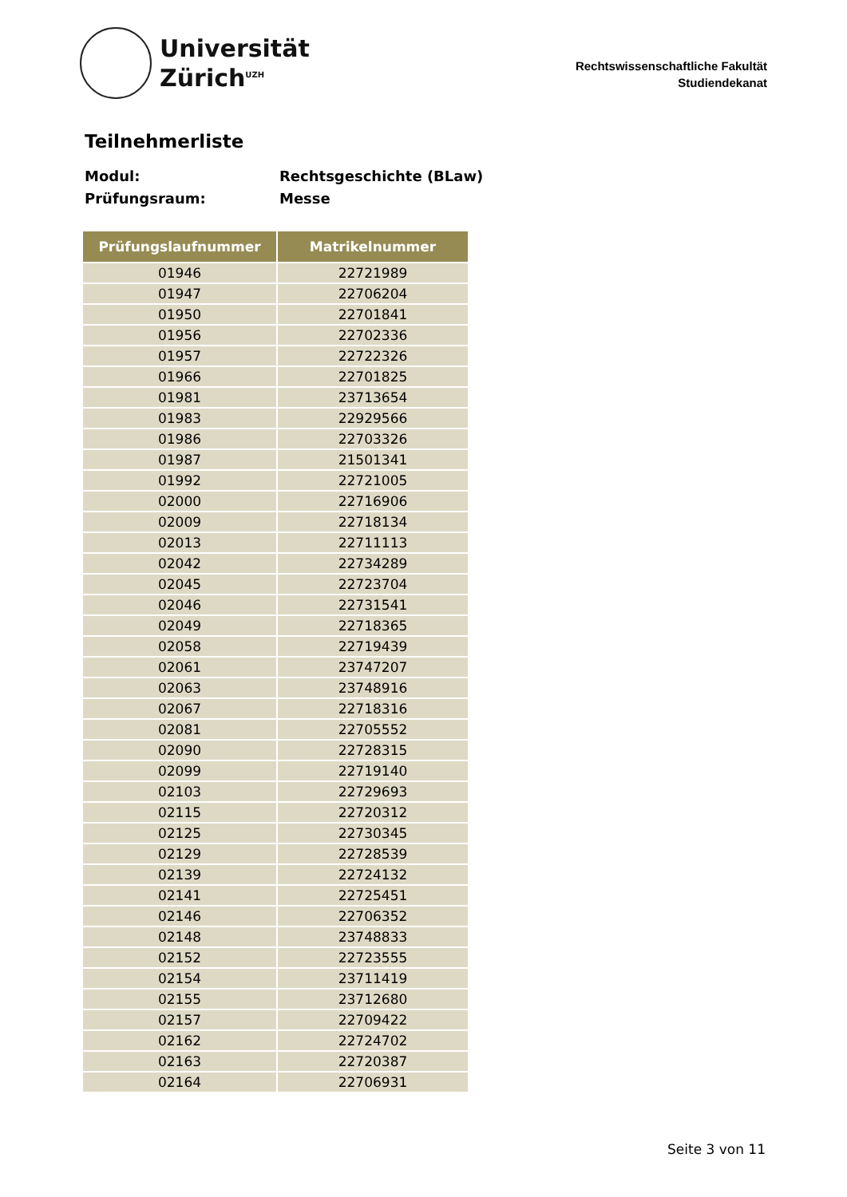Universität
Zürich<sup>UZH</sup>
Rechtswissenschaftliche Fakultät
Studiendekanat
Teilnehmerliste
Modul: Rechtsgeschichte (BLaw)
Prüfungsraum: Messe
| Prüfungslaufnummer | Matrikelnummer |
| --- | --- |
| 01946 | 22721989 |
| 01947 | 22706204 |
| 01950 | 22701841 |
| 01956 | 22702336 |
| 01957 | 22722326 |
| 01966 | 22701825 |
| 01981 | 23713654 |
| 01983 | 22929566 |
| 01986 | 22703326 |
| 01987 | 21501341 |
| 01992 | 22721005 |
| 02000 | 22716906 |
| 02009 | 22718134 |
| 02013 | 22711113 |
| 02042 | 22734289 |
| 02045 | 22723704 |
| 02046 | 22731541 |
| 02049 | 22718365 |
| 02058 | 22719439 |
| 02061 | 23747207 |
| 02063 | 23748916 |
| 02067 | 22718316 |
| 02081 | 22705552 |
| 02090 | 22728315 |
| 02099 | 22719140 |
| 02103 | 22729693 |
| 02115 | 22720312 |
| 02125 | 22730345 |
| 02129 | 22728539 |
| 02139 | 22724132 |
| 02141 | 22725451 |
| 02146 | 22706352 |
| 02148 | 23748833 |
| 02152 | 22723555 |
| 02154 | 23711419 |
| 02155 | 23712680 |
| 02157 | 22709422 |
| 02162 | 22724702 |
| 02163 | 22720387 |
| 02164 | 22706931 |
Seite 3 von 11